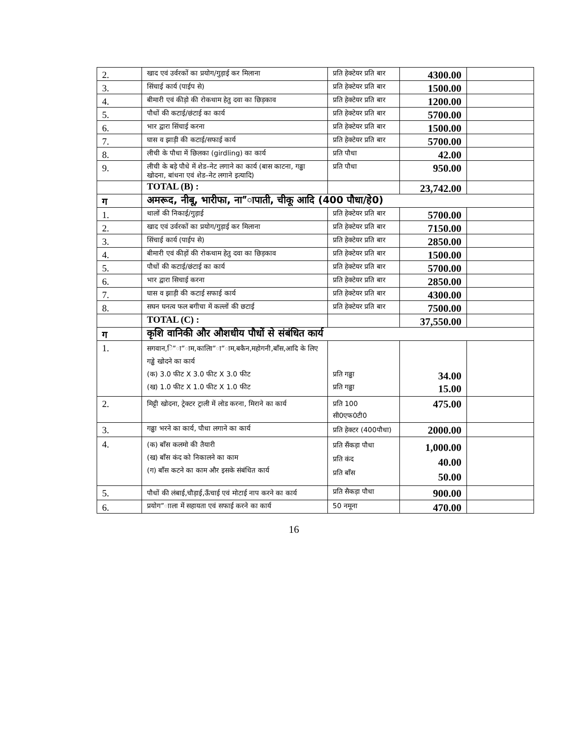| 2. | खाद एवं उर्वरकों का प्रयोग/गुड़ाई कर मिलाना | प्रति हेक्टेयर प्रति बार | 4300.00 | |
| 3. | सिंचाई कार्य (पाईप से) | प्रति हेक्टेयर प्रति बार | 1500.00 | |
| 4. | बीमारी एवं कीड़ो की रोकथाम हेतु दवा का छिड़काव | प्रति हेक्टेयर प्रति बार | 1200.00 | |
| 5. | पौधों की कटाई/छंटाई का कार्य | प्रति हेक्टेयर प्रति बार | 5700.00 | |
| 6. | भार द्वारा सिंचाई करना | प्रति हेक्टेयर प्रति बार | 1500.00 | |
| 7. | घास व झाड़ी की कटाई/सफाई कार्य | प्रति हेक्टेयर प्रति बार | 5700.00 | |
| 8. | लीची के पौधा में छिलका (girdling) का कार्य | प्रति पौधा | 42.00 | |
| 9. | लीची के बड़े पौधे में शेड–नेट लगाने का कार्य (बास काटना, गढ्ढा खोदना, बांधना एवं शेड–नेट लगाने इत्यादि) | प्रति पौधा | 950.00 | |
| | TOTAL (B) : | | 23,742.00 | |
| ग | अमरूद, नीबू, भारीफा, ना”ापाती, चीकू आदि (400 पौधा/हे0) | | | |
| 1. | थालों की निकाई/गुड़ाई | प्रति हेक्टेयर प्रति बार | 5700.00 | |
| 2. | खाद एवं उर्वरकों का प्रयोग/गुड़ाई कर मिलाना | प्रति हेक्टेयर प्रति बार | 7150.00 | |
| 3. | सिंचाई कार्य (पाईप से) | प्रति हेक्टेयर प्रति बार | 2850.00 | |
| 4. | बीमारी एवं कीड़ों की रोकथाम हेतु दवा का छिड़काव | प्रति हेक्टेयर प्रति बार | 1500.00 | |
| 5. | पौधों की कटाई/छंटाई का कार्य | प्रति हेक्टेयर प्रति बार | 5700.00 | |
| 6. | भार द्वारा सिचाई करना | प्रति हेक्टेयर प्रति बार | 2850.00 | |
| 7. | घास व झाड़ी की कटाई सफाई कार्य | प्रति हेक्टेयर प्रति बार | 4300.00 | |
| 8. | सघन घनत्व फल बगीचा में कल्लों की छटाई | प्रति हेक्टेयर प्रति बार | 7500.00 | |
| | TOTAL (C) : | | 37,550.00 | |
| ग | कृशि वानिकी और औशधीय पौधों से संबंधित कार्य | | | |
| 1. | सगवान,ि”ा”ाम,कालाि”ा”ाम,बकैन,महोगनी,बाँस,आदि के लिए गड्ढे खोदने का कार्य (क) 3.0 फीट X 3.0 फीट X 3.0 फीट (ख) 1.0 फीट X 1.0 फीट X 1.0 फीट | प्रति गढ्ढा प्रति गढ्ढा | 34.00 15.00 | |
| 2. | मिट्टी खोदना, ट्रेक्टर ट्राली में लोड करना, मिराने का कार्य | प्रति 100 सी0एफ0टी0 | 475.00 | |
| 3. | गढ्ढा भरने का कार्य, पौधा लगाने का कार्य | प्रति हेक्टर (400पौधा) | 2000.00 | |
| 4. | (क) बाँस कलमो की तैयारी (ख) बाँस कंद को निकालने का काम (ग) बाँस कटने का काम और इसके संबंधित कार्य | प्रति सैंकड़ा पौधा प्रति कंद प्रति बाँस | 1,000.00 40.00 50.00 | |
| 5. | पौधों की लंबाई,चौड़ाई,ऊँचाई एवं मोटाई नाप करने का कार्य | प्रति सैकड़ा पौधा | 900.00 | |
| 6. | प्रयोग”ााला में सहायता एवं सफाई करने का कार्य | 50 नमूना | 470.00 | |
16